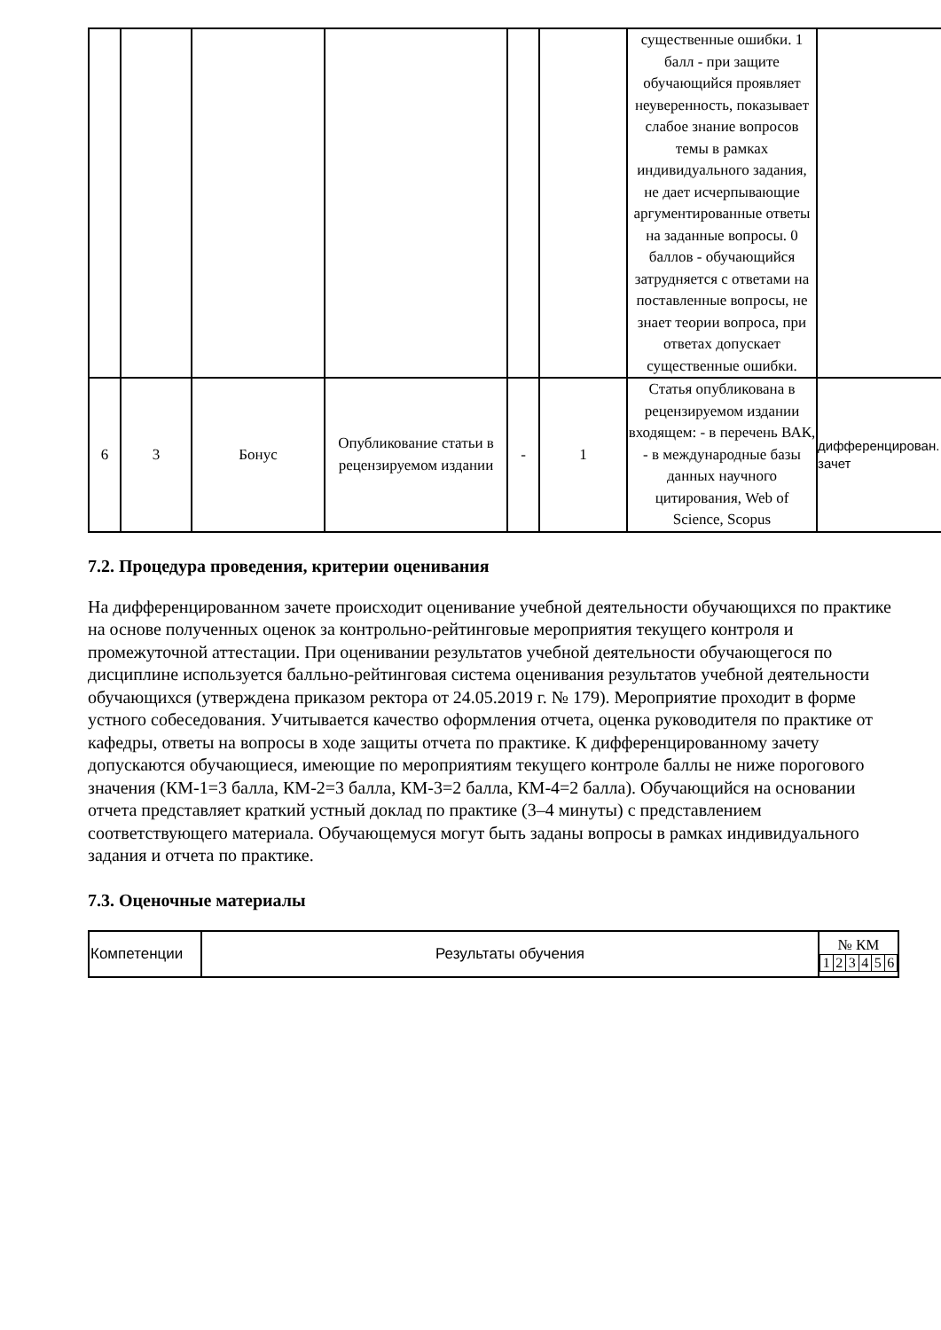| | | | | | | существенные ошибки. 1 балл - при защите обучающийся проявляет неуверенность, показывает слабое знание вопросов темы в рамках индивидуального задания, не дает исчерпывающие аргументированные ответы на заданные вопросы. 0 баллов - обучающийся затрудняется с ответами на поставленные вопросы, не знает теории вопроса, при ответах допускает существенные ошибки. | |
| 6 | 3 | Бонус | Опубликование статьи в рецензируемом издании | - | 1 | Статья опубликована в рецензируемом издании входящем: - в перечень ВАК, - в международные базы данных научного цитирования, Web of Science, Scopus | дифференцирован. зачет |
7.2. Процедура проведения, критерии оценивания
На дифференцированном зачете происходит оценивание учебной деятельности обучающихся по практике на основе полученных оценок за контрольно-рейтинговые мероприятия текущего контроля и промежуточной аттестации. При оценивании результатов учебной деятельности обучающегося по дисциплине используется балльно-рейтинговая система оценивания результатов учебной деятельности обучающихся (утверждена приказом ректора от 24.05.2019 г. № 179). Мероприятие проходит в форме устного собеседования. Учитывается качество оформления отчета, оценка руководителя по практике от кафедры, ответы на вопросы в ходе защиты отчета по практике. К дифференцированному зачету допускаются обучающиеся, имеющие по мероприятиям текущего контроле баллы не ниже порогового значения (КМ-1=3 балла, КМ-2=3 балла, КМ-3=2 балла, КМ-4=2 балла). Обучающийся на основании отчета представляет краткий устный доклад по практике (3–4 минуты) с представлением соответствующего материала. Обучающемуся могут быть заданы вопросы в рамках индивидуального задания и отчета по практике.
7.3. Оценочные материалы
| Компетенции | Результаты обучения | № КМ / 1 / 2 / 3 / 4 / 5 / 6 / |